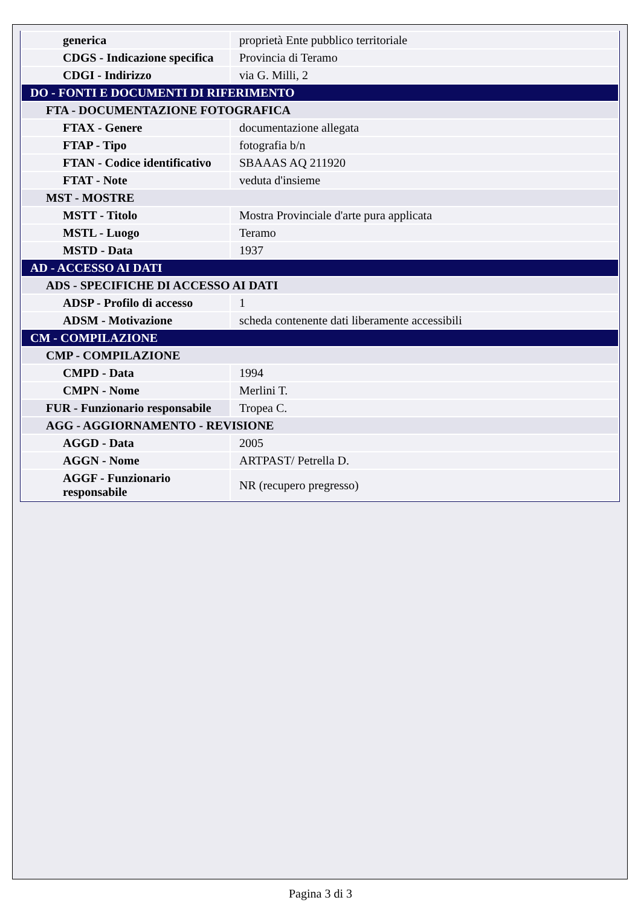| generica | proprietà Ente pubblico territoriale |
| CDGS - Indicazione specifica | Provincia di Teramo |
| CDGI - Indirizzo | via G. Milli, 2 |
| DO - FONTI E DOCUMENTI DI RIFERIMENTO | |
| FTA - DOCUMENTAZIONE FOTOGRAFICA | |
| FTAX - Genere | documentazione allegata |
| FTAP - Tipo | fotografia b/n |
| FTAN - Codice identificativo | SBAAAS AQ 211920 |
| FTAT - Note | veduta d'insieme |
| MST - MOSTRE | |
| MSTT - Titolo | Mostra Provinciale d'arte pura applicata |
| MSTL - Luogo | Teramo |
| MSTD - Data | 1937 |
| AD - ACCESSO AI DATI | |
| ADS - SPECIFICHE DI ACCESSO AI DATI | |
| ADSP - Profilo di accesso | 1 |
| ADSM - Motivazione | scheda contenente dati liberamente accessibili |
| CM - COMPILAZIONE | |
| CMP - COMPILAZIONE | |
| CMPD - Data | 1994 |
| CMPN - Nome | Merlini T. |
| FUR - Funzionario responsabile | Tropea C. |
| AGG - AGGIORNAMENTO - REVISIONE | |
| AGGD - Data | 2005 |
| AGGN - Nome | ARTPAST/ Petrella D. |
| AGGF - Funzionario responsabile | NR (recupero pregresso) |
Pagina 3 di 3